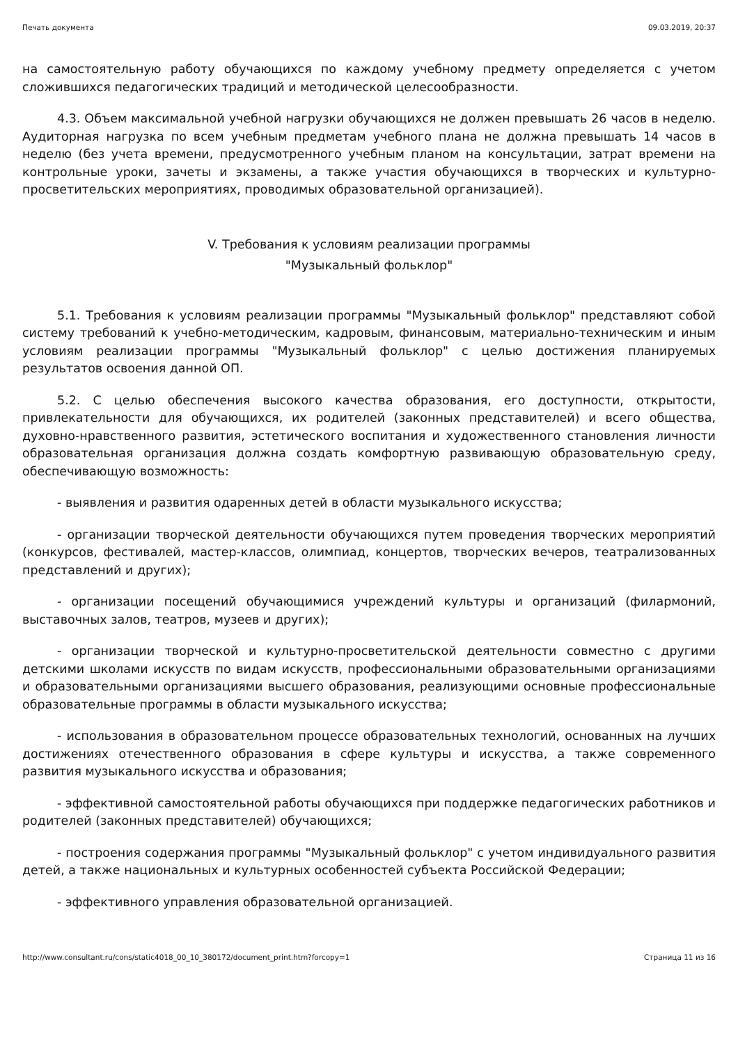Печать документа 09.03.2019, 20:37
на самостоятельную работу обучающихся по каждому учебному предмету определяется с учетом сложившихся педагогических традиций и методической целесообразности.
4.3. Объем максимальной учебной нагрузки обучающихся не должен превышать 26 часов в неделю. Аудиторная нагрузка по всем учебным предметам учебного плана не должна превышать 14 часов в неделю (без учета времени, предусмотренного учебным планом на консультации, затрат времени на контрольные уроки, зачеты и экзамены, а также участия обучающихся в творческих и культурно-просветительских мероприятиях, проводимых образовательной организацией).
V. Требования к условиям реализации программы
"Музыкальный фольклор"
5.1. Требования к условиям реализации программы "Музыкальный фольклор" представляют собой систему требований к учебно-методическим, кадровым, финансовым, материально-техническим и иным условиям реализации программы "Музыкальный фольклор" с целью достижения планируемых результатов освоения данной ОП.
5.2. С целью обеспечения высокого качества образования, его доступности, открытости, привлекательности для обучающихся, их родителей (законных представителей) и всего общества, духовно-нравственного развития, эстетического воспитания и художественного становления личности образовательная организация должна создать комфортную развивающую образовательную среду, обеспечивающую возможность:
- выявления и развития одаренных детей в области музыкального искусства;
- организации творческой деятельности обучающихся путем проведения творческих мероприятий (конкурсов, фестивалей, мастер-классов, олимпиад, концертов, творческих вечеров, театрализованных представлений и других);
- организации посещений обучающимися учреждений культуры и организаций (филармоний, выставочных залов, театров, музеев и других);
- организации творческой и культурно-просветительской деятельности совместно с другими детскими школами искусств по видам искусств, профессиональными образовательными организациями и образовательными организациями высшего образования, реализующими основные профессиональные образовательные программы в области музыкального искусства;
- использования в образовательном процессе образовательных технологий, основанных на лучших достижениях отечественного образования в сфере культуры и искусства, а также современного развития музыкального искусства и образования;
- эффективной самостоятельной работы обучающихся при поддержке педагогических работников и родителей (законных представителей) обучающихся;
- построения содержания программы "Музыкальный фольклор" с учетом индивидуального развития детей, а также национальных и культурных особенностей субъекта Российской Федерации;
- эффективного управления образовательной организацией.
http://www.consultant.ru/cons/static4018_00_10_380172/document_print.htm?forcopy=1 Страница 11 из 16